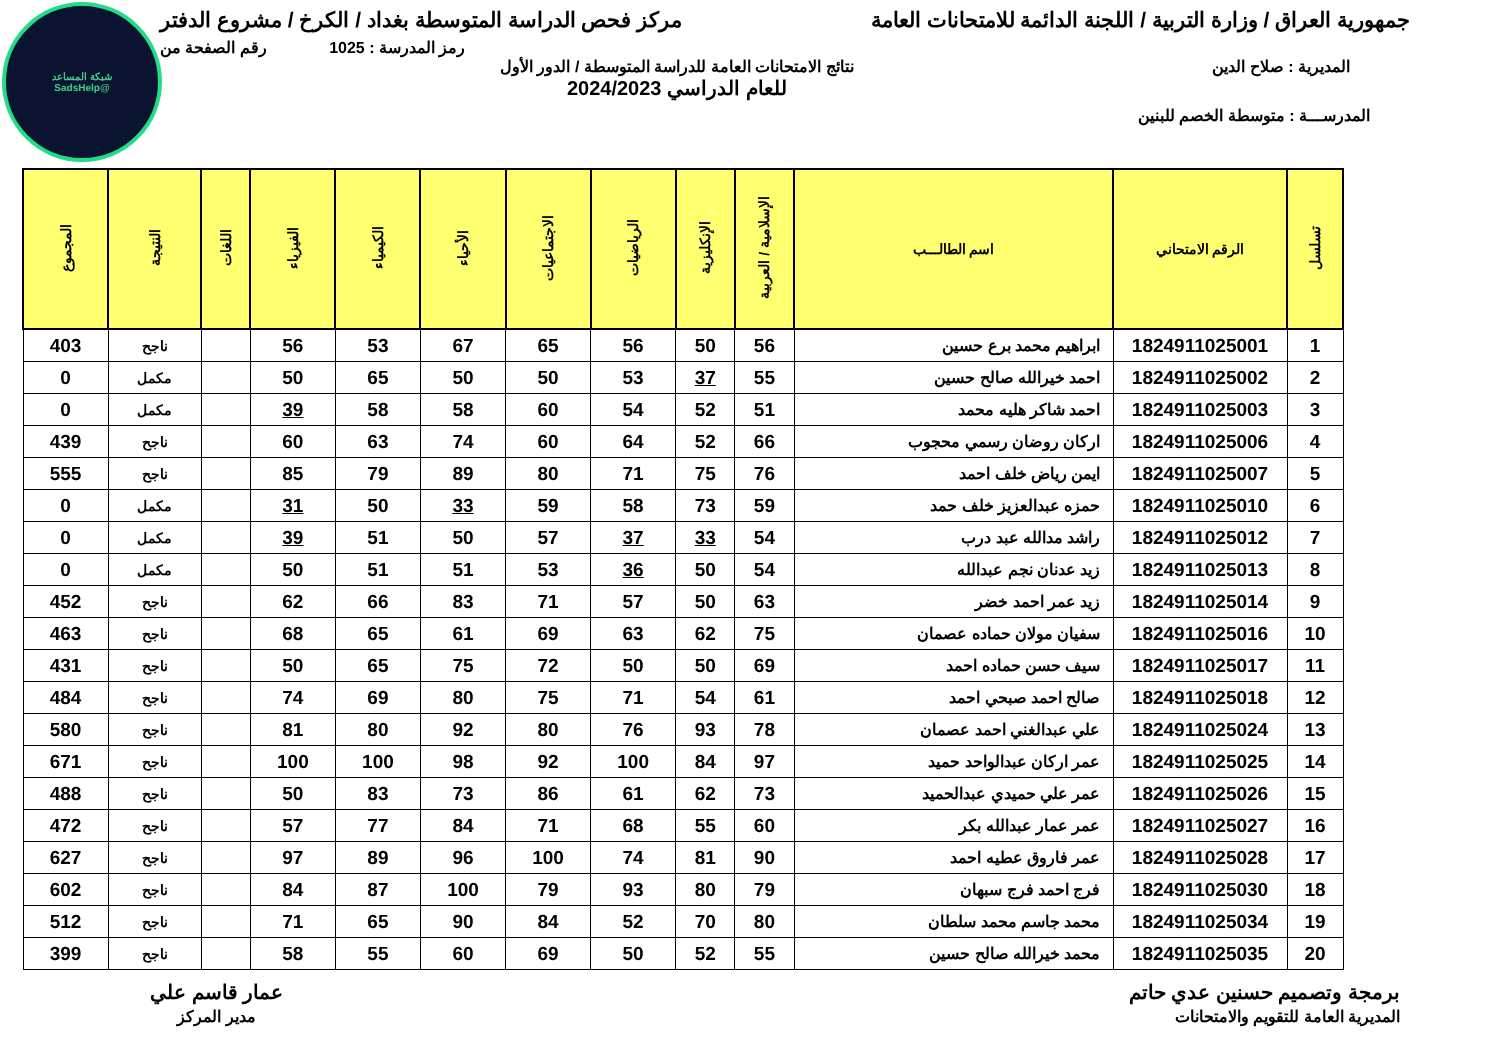شبكة المساعد
@SadsHelp
جمهورية العراق / وزارة التربية / اللجنة الدائمة للامتحانات العامة
مركز فحص الدراسة المتوسطة بغداد / الكرخ / مشروع الدفتر
رمز المدرسة : 1025 رقم الصفحة من
المديرية : صلاح الدين نتائج الامتحانات العامة للدراسة المتوسطة / الدور الأول
للعام الدراسي 2024/2023
المدرســـة : متوسطة الخصم للبنين
| تسلسل | الرقم الامتحاني | اسم الطالـــب | الإسلامية / العربية | الإنكليزية | الرياضيات | الاجتماعيات | الأحياء | الكيمياء | الفيزياء | اللغات | النتيجة | المجموع |
| --- | --- | --- | --- | --- | --- | --- | --- | --- | --- | --- | --- | --- |
| 1 | 1824911025001 | ابراهيم محمد برع حسين | 56 | 50 | 56 | 65 | 67 | 53 | 56 | | ناجح | 403 |
| 2 | 1824911025002 | احمد خيرالله صالح حسين | 55 | 37 | 53 | 50 | 50 | 65 | 50 | | مكمل | 0 |
| 3 | 1824911025003 | احمد شاكر هليه محمد | 51 | 52 | 54 | 60 | 58 | 58 | 39 | | مكمل | 0 |
| 4 | 1824911025006 | اركان روضان رسمي محجوب | 66 | 52 | 64 | 60 | 74 | 63 | 60 | | ناجح | 439 |
| 5 | 1824911025007 | ايمن رياض خلف احمد | 76 | 75 | 71 | 80 | 89 | 79 | 85 | | ناجح | 555 |
| 6 | 1824911025010 | حمزه عبدالعزيز خلف حمد | 59 | 73 | 58 | 59 | 33 | 50 | 31 | | مكمل | 0 |
| 7 | 1824911025012 | راشد مدالله عبد درب | 54 | 33 | 37 | 57 | 50 | 51 | 39 | | مكمل | 0 |
| 8 | 1824911025013 | زيد عدنان نجم عبدالله | 54 | 50 | 36 | 53 | 51 | 51 | 50 | | مكمل | 0 |
| 9 | 1824911025014 | زيد عمر احمد خضر | 63 | 50 | 57 | 71 | 83 | 66 | 62 | | ناجح | 452 |
| 10 | 1824911025016 | سفيان مولان حماده عصمان | 75 | 62 | 63 | 69 | 61 | 65 | 68 | | ناجح | 463 |
| 11 | 1824911025017 | سيف حسن حماده احمد | 69 | 50 | 50 | 72 | 75 | 65 | 50 | | ناجح | 431 |
| 12 | 1824911025018 | صالح احمد صبحي احمد | 61 | 54 | 71 | 75 | 80 | 69 | 74 | | ناجح | 484 |
| 13 | 1824911025024 | علي عبدالغني احمد عصمان | 78 | 93 | 76 | 80 | 92 | 80 | 81 | | ناجح | 580 |
| 14 | 1824911025025 | عمر اركان عبدالواحد حميد | 97 | 84 | 100 | 92 | 98 | 100 | 100 | | ناجح | 671 |
| 15 | 1824911025026 | عمر علي حميدي عبدالحميد | 73 | 62 | 61 | 86 | 73 | 83 | 50 | | ناجح | 488 |
| 16 | 1824911025027 | عمر عمار عبدالله بكر | 60 | 55 | 68 | 71 | 84 | 77 | 57 | | ناجح | 472 |
| 17 | 1824911025028 | عمر فاروق عطيه احمد | 90 | 81 | 74 | 100 | 96 | 89 | 97 | | ناجح | 627 |
| 18 | 1824911025030 | فرج احمد فرج سبهان | 79 | 80 | 93 | 79 | 100 | 87 | 84 | | ناجح | 602 |
| 19 | 1824911025034 | محمد جاسم محمد سلطان | 80 | 70 | 52 | 84 | 90 | 65 | 71 | | ناجح | 512 |
| 20 | 1824911025035 | محمد خيرالله صالح حسين | 55 | 52 | 50 | 69 | 60 | 55 | 58 | | ناجح | 399 |
برمجة وتصميم حسنين عدي حاتم
المديرية العامة للتقويم والامتحانات
عمار قاسم علي
مدير المركز